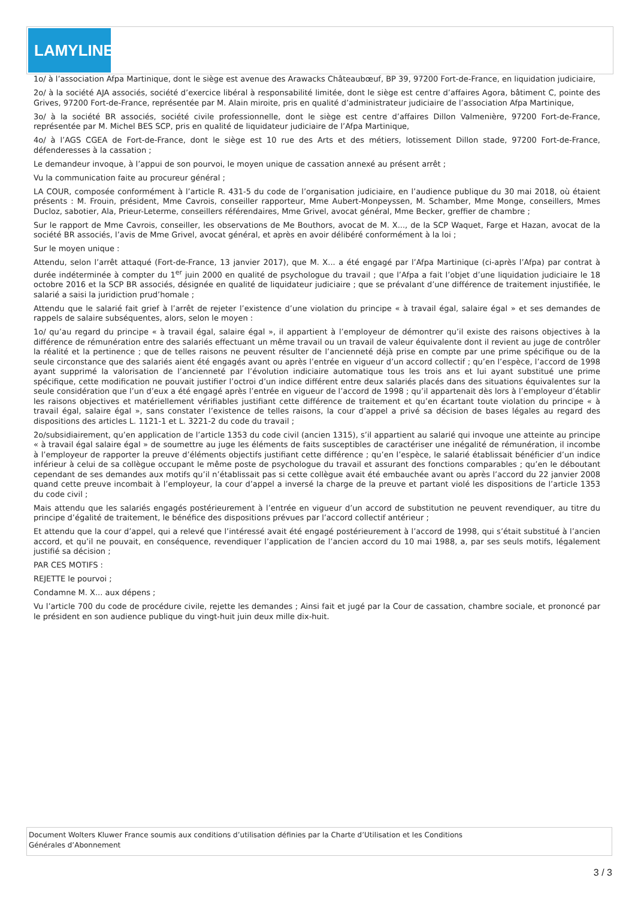LAMYLINE
1o/ à l’association Afpa Martinique, dont le siège est avenue des Arawacks Châteaubœuf, BP 39, 97200 Fort-de-France, en liquidation judiciaire,
2o/ à la société AJA associés, société d’exercice libéral à responsabilité limitée, dont le siège est centre d’affaires Agora, bâtiment C, pointe des Grives, 97200 Fort-de-France, représentée par M. Alain miroite, pris en qualité d’administrateur judiciaire de l’association Afpa Martinique,
3o/ à la société BR associés, société civile professionnelle, dont le siège est centre d’affaires Dillon Valmenière, 97200 Fort-de-France, représentée par M. Michel BES SCP, pris en qualité de liquidateur judiciaire de l’Afpa Martinique,
4o/ à l’AGS CGEA de Fort-de-France, dont le siège est 10 rue des Arts et des métiers, lotissement Dillon stade, 97200 Fort-de-France, défenderesses à la cassation ;
Le demandeur invoque, à l’appui de son pourvoi, le moyen unique de cassation annexé au présent arrêt ;
Vu la communication faite au procureur général ;
LA COUR, composée conformément à l’article R. 431-5 du code de l’organisation judiciaire, en l’audience publique du 30 mai 2018, où étaient présents : M. Frouin, président, Mme Cavrois, conseiller rapporteur, Mme Aubert-Monpeyssen, M. Schamber, Mme Monge, conseillers, Mmes Ducloz, sabotier, Ala, Prieur-Leterme, conseillers référendaires, Mme Grivel, avocat général, Mme Becker, greffier de chambre ;
Sur le rapport de Mme Cavrois, conseiller, les observations de Me Bouthors, avocat de M. X..., de la SCP Waquet, Farge et Hazan, avocat de la société BR associés, l’avis de Mme Grivel, avocat général, et après en avoir délibéré conformément à la loi ;
Sur le moyen unique :
Attendu, selon l’arrêt attaqué (Fort-de-France, 13 janvier 2017), que M. X... a été engagé par l’Afpa Martinique (ci-après l’Afpa) par contrat à durée indéterminée à compter du 1<sup>er</sup> juin 2000 en qualité de psychologue du travail ; que l’Afpa a fait l’objet d’une liquidation judiciaire le 18 octobre 2016 et la SCP BR associés, désignée en qualité de liquidateur judiciaire ; que se prévalant d’une différence de traitement injustifiée, le salarié a saisi la juridiction prud’homale ;
Attendu que le salarié fait grief à l’arrêt de rejeter l’existence d’une violation du principe « à travail égal, salaire égal » et ses demandes de rappels de salaire subséquentes, alors, selon le moyen :
1o/ qu’au regard du principe « à travail égal, salaire égal », il appartient à l’employeur de démontrer qu’il existe des raisons objectives à la différence de rémunération entre des salariés effectuant un même travail ou un travail de valeur équivalente dont il revient au juge de contrôler la réalité et la pertinence ; que de telles raisons ne peuvent résulter de l’ancienneté déjà prise en compte par une prime spécifique ou de la seule circonstance que des salariés aient été engagés avant ou après l’entrée en vigueur d’un accord collectif ; qu’en l’espèce, l’accord de 1998 ayant supprimé la valorisation de l’ancienneté par l’évolution indiciaire automatique tous les trois ans et lui ayant substitué une prime spécifique, cette modification ne pouvait justifier l’octroi d’un indice différent entre deux salariés placés dans des situations équivalentes sur la seule considération que l’un d’eux a été engagé après l’entrée en vigueur de l’accord de 1998 ; qu’il appartenait dès lors à l’employeur d’établir les raisons objectives et matériellement vérifiables justifiant cette différence de traitement et qu’en écartant toute violation du principe « à travail égal, salaire égal », sans constater l’existence de telles raisons, la cour d’appel a privé sa décision de bases légales au regard des dispositions des articles L. 1121-1 et L. 3221-2 du code du travail ;
2o/subsidiairement, qu’en application de l’article 1353 du code civil (ancien 1315), s’il appartient au salarié qui invoque une atteinte au principe « à travail égal salaire égal » de soumettre au juge les éléments de faits susceptibles de caractériser une inégalité de rémunération, il incombe à l’employeur de rapporter la preuve d’éléments objectifs justifiant cette différence ; qu’en l’espèce, le salarié établissait bénéficier d’un indice inférieur à celui de sa collègue occupant le même poste de psychologue du travail et assurant des fonctions comparables ; qu’en le déboutant cependant de ses demandes aux motifs qu’il n’établissait pas si cette collègue avait été embauchée avant ou après l’accord du 22 janvier 2008 quand cette preuve incombait à l’employeur, la cour d’appel a inversé la charge de la preuve et partant violé les dispositions de l’article 1353 du code civil ;
Mais attendu que les salariés engagés postérieurement à l’entrée en vigueur d’un accord de substitution ne peuvent revendiquer, au titre du principe d’égalité de traitement, le bénéfice des dispositions prévues par l’accord collectif antérieur ;
Et attendu que la cour d’appel, qui a relevé que l’intéressé avait été engagé postérieurement à l’accord de 1998, qui s’était substitué à l’ancien accord, et qu’il ne pouvait, en conséquence, revendiquer l’application de l’ancien accord du 10 mai 1988, a, par ses seuls motifs, légalement justifié sa décision ;
PAR CES MOTIFS :
REJETTE le pourvoi ;
Condamne M. X... aux dépens ;
Vu l’article 700 du code de procédure civile, rejette les demandes ; Ainsi fait et jugé par la Cour de cassation, chambre sociale, et prononcé par le président en son audience publique du vingt-huit juin deux mille dix-huit.
Document Wolters Kluwer France soumis aux conditions d’utilisation définies par la Charte d’Utilisation et les Conditions
Générales d’Abonnement
3 / 3